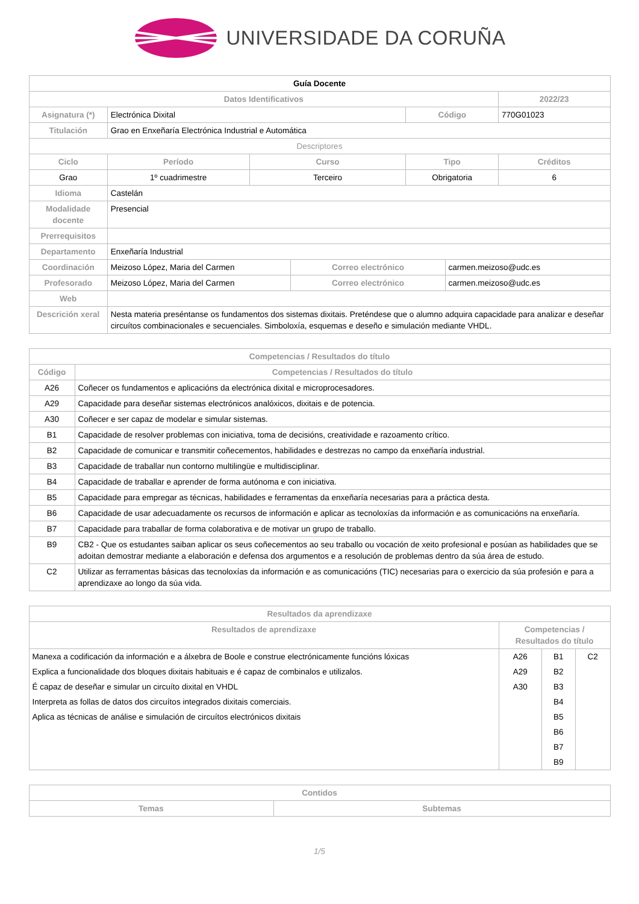UNIVERSIDADE DA CORUÑA
| Guía Docente | | | | | | |
| Datos Identificativos | | | | | | 2022/23 |
| Asignatura (*) | Electrónica Dixital | | | Código | | 770G01023 |
| Titulación | Grao en Enxeñaría Electrónica Industrial e Automática | | | | | |
| Descriptores | | | | | | |
| Ciclo | Período | Curso | | Tipo | | Créditos |
| Grao | 1º cuadrimestre | Terceiro | | Obrigatoria | | 6 |
| Idioma | Castelán | | | | | |
| Modalidade docente | Presencial | | | | | |
| Prerrequisitos | | | | | | |
| Departamento | Enxeñaría Industrial | | | | | |
| Coordinación | Meizoso López, Maria del Carmen | | Correo electrónico | | carmen.meizoso@udc.es | |
| Profesorado | Meizoso López, Maria del Carmen | | Correo electrónico | | carmen.meizoso@udc.es | |
| Web | | | | | | |
| Descrición xeral | Nesta materia preséntanse os fundamentos dos sistemas dixitais. Preténdese que o alumno adquira capacidade para analizar e deseñar circuítos combinacionales e secuenciales. Simboloxía, esquemas e deseño e simulación mediante VHDL. | | | | | |
| Competencias / Resultados do título | |
| --- | --- |
| Código | Competencias / Resultados do título |
| A26 | Coñecer os fundamentos e aplicacións da electrónica dixital e microprocesadores. |
| A29 | Capacidade para deseñar sistemas electrónicos analóxicos, dixitais e de potencia. |
| A30 | Coñecer e ser capaz de modelar e simular sistemas. |
| B1 | Capacidade de resolver problemas con iniciativa, toma de decisións, creatividade e razoamento crítico. |
| B2 | Capacidade de comunicar e transmitir coñecementos, habilidades e destrezas no campo da enxeñaría industrial. |
| B3 | Capacidade de traballar nun contorno multilingüe e multidisciplinar. |
| B4 | Capacidade de traballar e aprender de forma autónoma e con iniciativa. |
| B5 | Capacidade para empregar as técnicas, habilidades e ferramentas da enxeñaría necesarias para a práctica desta. |
| B6 | Capacidade de usar adecuadamente os recursos de información e aplicar as tecnoloxías da información e as comunicacións na enxeñaría. |
| B7 | Capacidade para traballar de forma colaborativa e de motivar un grupo de traballo. |
| B9 | CB2 - Que os estudantes saiban aplicar os seus coñecementos ao seu traballo ou vocación de xeito profesional e posúan as habilidades que se adoitan demostrar mediante a elaboración e defensa dos argumentos e a resolución de problemas dentro da súa área de estudo. |
| C2 | Utilizar as ferramentas básicas das tecnoloxías da información e as comunicacións (TIC) necesarias para o exercicio da súa profesión e para a aprendizaxe ao longo da súa vida. |
| Resultados da aprendizaxe | | | |
| --- | --- | --- | --- |
| Resultados de aprendizaxe | Competencias / Resultados do título | | |
| Manexa a codificación da información e a álxebra de Boole e construe electrónicamente funcións lóxicas | A26 | B1 | C2 |
| Explica a funcionalidade dos bloques dixitais habituais e é capaz de combinalos e utilizalos. | A29 | B2 | |
| É capaz de deseñar e simular un circuíto dixital en VHDL | A30 | B3 | |
| Interpreta as follas de datos dos circuítos integrados dixitais comerciais. | | B4 | |
| Aplica as técnicas de análise e simulación de circuítos electrónicos dixitais | | B5 | |
| | | B6 | |
| | | B7 | |
| | | B9 | |
| Contidos | |
| --- | --- |
| Temas | Subtemas |
1/5